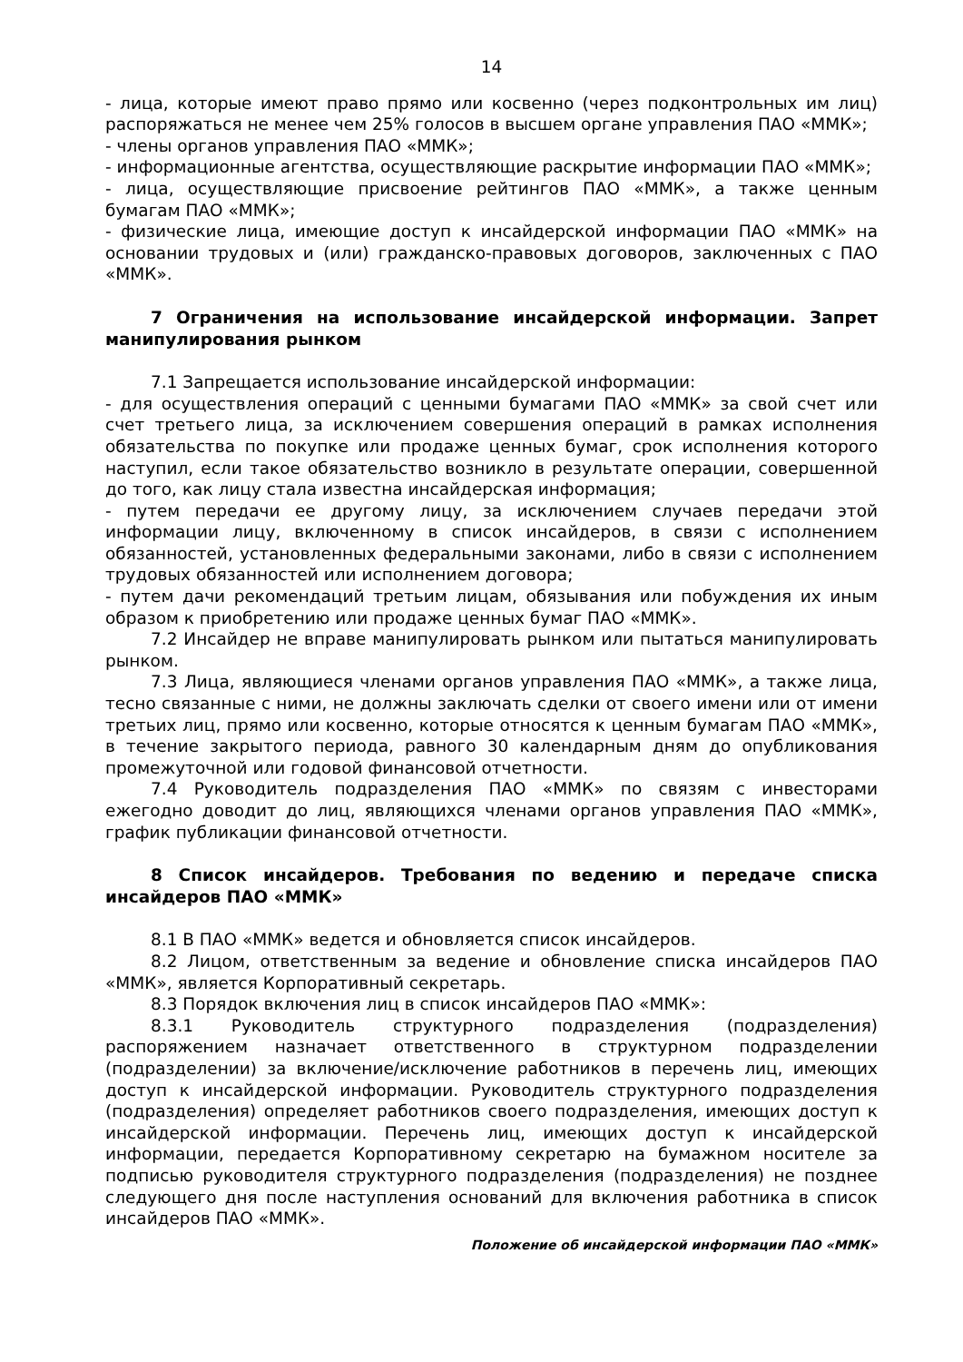14
- лица, которые имеют право прямо или косвенно (через подконтрольных им лиц) распоряжаться не менее чем 25% голосов в высшем органе управления ПАО «ММК»;
- члены органов управления ПАО «ММК»;
- информационные агентства, осуществляющие раскрытие информации ПАО «ММК»;
- лица, осуществляющие присвоение рейтингов ПАО «ММК», а также ценным бумагам ПАО «ММК»;
- физические лица, имеющие доступ к инсайдерской информации ПАО «ММК» на основании трудовых и (или) гражданско-правовых договоров, заключенных с ПАО «ММК».
7 Ограничения на использование инсайдерской информации. Запрет манипулирования рынком
7.1 Запрещается использование инсайдерской информации:
- для осуществления операций с ценными бумагами ПАО «ММК» за свой счет или счет третьего лица, за исключением совершения операций в рамках исполнения обязательства по покупке или продаже ценных бумаг, срок исполнения которого наступил, если такое обязательство возникло в результате операции, совершенной до того, как лицу стала известна инсайдерская информация;
- путем передачи ее другому лицу, за исключением случаев передачи этой информации лицу, включенному в список инсайдеров, в связи с исполнением обязанностей, установленных федеральными законами, либо в связи с исполнением трудовых обязанностей или исполнением договора;
- путем дачи рекомендаций третьим лицам, обязывания или побуждения их иным образом к приобретению или продаже ценных бумаг ПАО «ММК».
7.2 Инсайдер не вправе манипулировать рынком или пытаться манипулировать рынком.
7.3 Лица, являющиеся членами органов управления ПАО «ММК», а также лица, тесно связанные с ними, не должны заключать сделки от своего имени или от имени третьих лиц, прямо или косвенно, которые относятся к ценным бумагам ПАО «ММК», в течение закрытого периода, равного 30 календарным дням до опубликования промежуточной или годовой финансовой отчетности.
7.4 Руководитель подразделения ПАО «ММК» по связям с инвесторами ежегодно доводит до лиц, являющихся членами органов управления ПАО «ММК», график публикации финансовой отчетности.
8 Список инсайдеров. Требования по ведению и передаче списка инсайдеров ПАО «ММК»
8.1 В ПАО «ММК» ведется и обновляется список инсайдеров.
8.2 Лицом, ответственным за ведение и обновление списка инсайдеров ПАО «ММК», является Корпоративный секретарь.
8.3 Порядок включения лиц в список инсайдеров ПАО «ММК»:
8.3.1 Руководитель структурного подразделения (подразделения) распоряжением назначает ответственного в структурном подразделении (подразделении) за включение/исключение работников в перечень лиц, имеющих доступ к инсайдерской информации. Руководитель структурного подразделения (подразделения) определяет работников своего подразделения, имеющих доступ к инсайдерской информации. Перечень лиц, имеющих доступ к инсайдерской информации, передается Корпоративному секретарю на бумажном носителе за подписью руководителя структурного подразделения (подразделения) не позднее следующего дня после наступления оснований для включения работника в список инсайдеров ПАО «ММК».
Положение об инсайдерской информации ПАО «ММК»